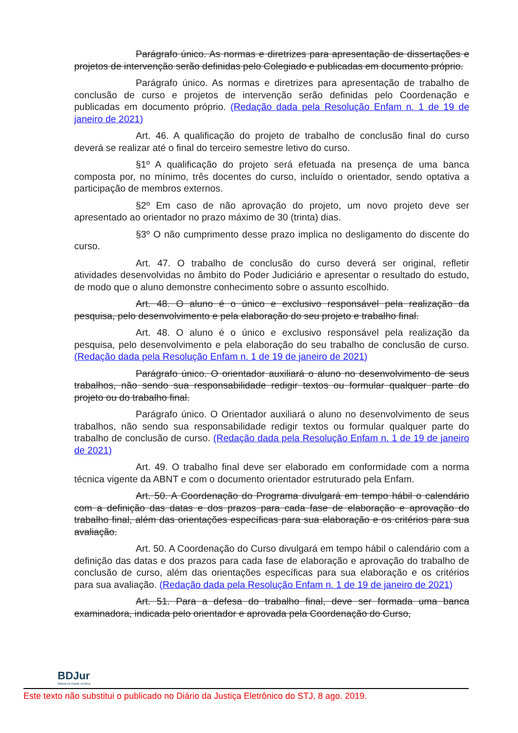Parágrafo único. As normas e diretrizes para apresentação de dissertações e projetos de intervenção serão definidas pelo Colegiado e publicadas em documento próprio.
Parágrafo único. As normas e diretrizes para apresentação de trabalho de conclusão de curso e projetos de intervenção serão definidas pelo Coordenação e publicadas em documento próprio. (Redação dada pela Resolução Enfam n. 1 de 19 de janeiro de 2021)
Art. 46. A qualificação do projeto de trabalho de conclusão final do curso deverá se realizar até o final do terceiro semestre letivo do curso.
§1º A qualificação do projeto será efetuada na presença de uma banca composta por, no mínimo, três docentes do curso, incluído o orientador, sendo optativa a participação de membros externos.
§2º Em caso de não aprovação do projeto, um novo projeto deve ser apresentado ao orientador no prazo máximo de 30 (trinta) dias.
§3º O não cumprimento desse prazo implica no desligamento do discente do curso.
Art. 47. O trabalho de conclusão do curso deverá ser original, refletir atividades desenvolvidas no âmbito do Poder Judiciário e apresentar o resultado do estudo, de modo que o aluno demonstre conhecimento sobre o assunto escolhido.
Art. 48. O aluno é o único e exclusivo responsável pela realização da pesquisa, pelo desenvolvimento e pela elaboração do seu projeto e trabalho final.
Art. 48. O aluno é o único e exclusivo responsável pela realização da pesquisa, pelo desenvolvimento e pela elaboração do seu trabalho de conclusão de curso. (Redação dada pela Resolução Enfam n. 1 de 19 de janeiro de 2021)
Parágrafo único. O orientador auxiliará o aluno no desenvolvimento de seus trabalhos, não sendo sua responsabilidade redigir textos ou formular qualquer parte do projeto ou do trabalho final.
Parágrafo único. O Orientador auxiliará o aluno no desenvolvimento de seus trabalhos, não sendo sua responsabilidade redigir textos ou formular qualquer parte do trabalho de conclusão de curso. (Redação dada pela Resolução Enfam n. 1 de 19 de janeiro de 2021)
Art. 49. O trabalho final deve ser elaborado em conformidade com a norma técnica vigente da ABNT e com o documento orientador estruturado pela Enfam.
Art. 50. A Coordenação do Programa divulgará em tempo hábil o calendário com a definição das datas e dos prazos para cada fase de elaboração e aprovação do trabalho final, além das orientações específicas para sua elaboração e os critérios para sua avaliação.
Art. 50. A Coordenação do Curso divulgará em tempo hábil o calendário com a definição das datas e dos prazos para cada fase de elaboração e aprovação do trabalho de conclusão de curso, além das orientações específicas para sua elaboração e os critérios para sua avaliação. (Redação dada pela Resolução Enfam n. 1 de 19 de janeiro de 2021)
Art. 51. Para a defesa do trabalho final, deve ser formada uma banca examinadora, indicada pelo orientador e aprovada pela Coordenação do Curso,
BDJur
Biblioteca Digital Jurídica
Este texto não substitui o publicado no Diário da Justiça Eletrônico do STJ, 8 ago. 2019.